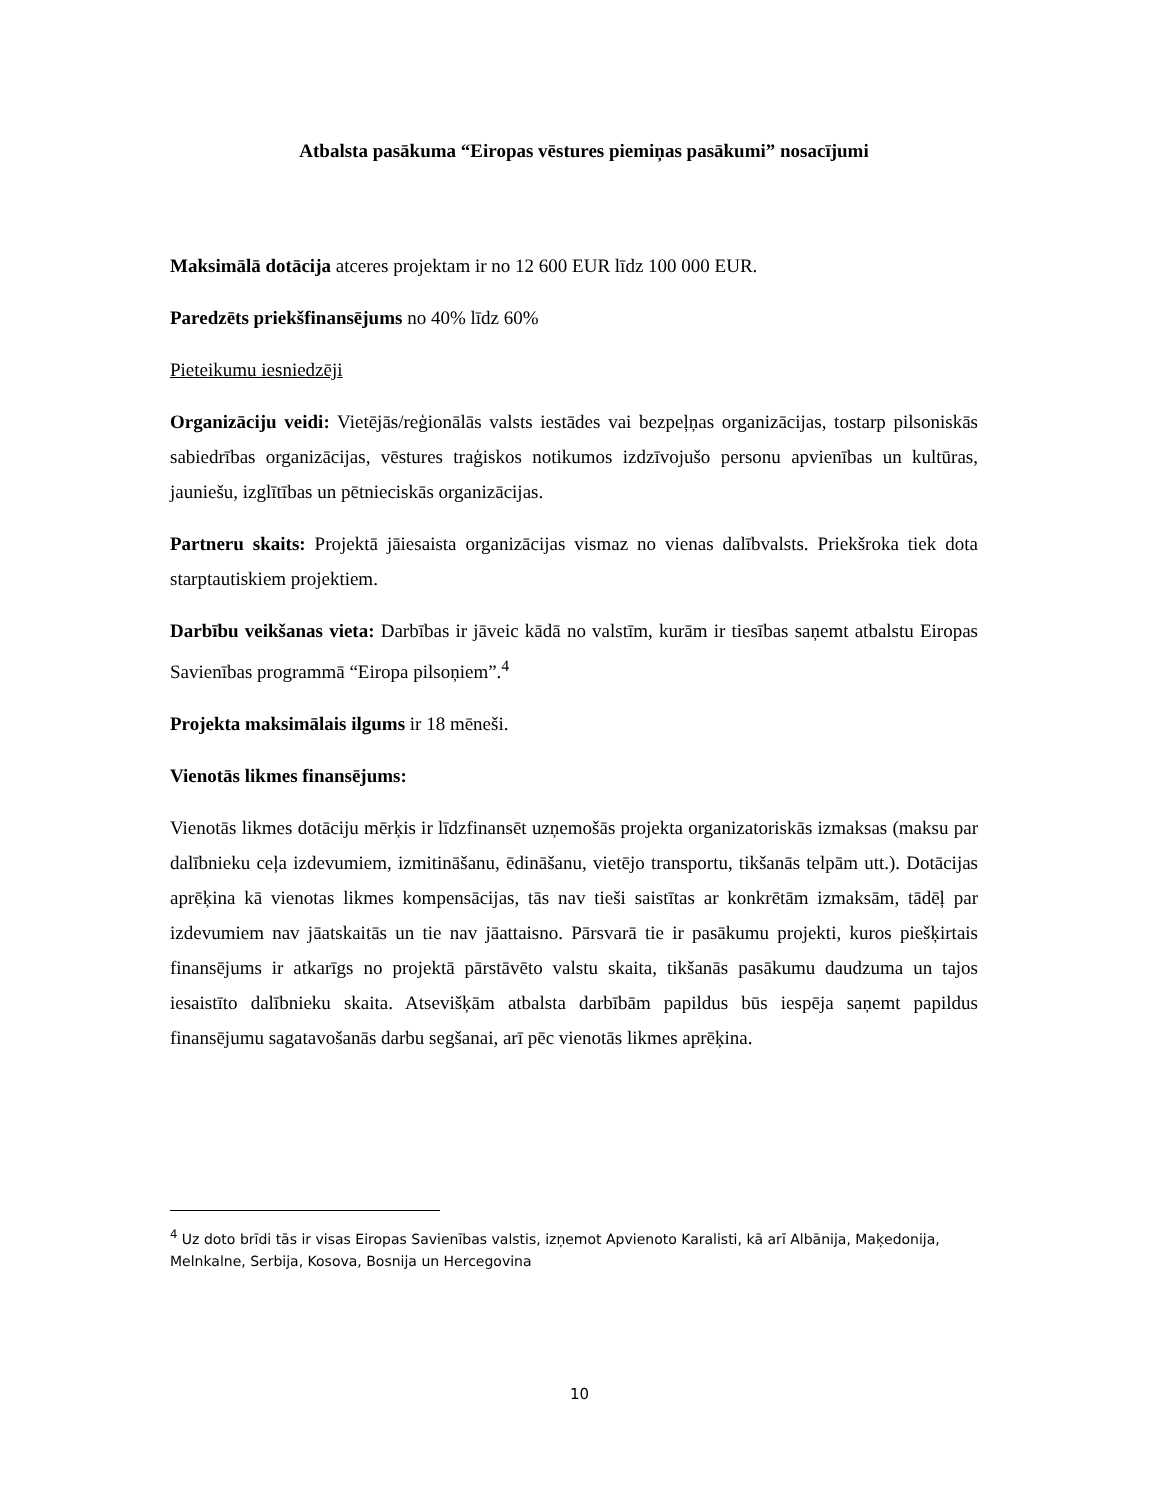Atbalsta pasākuma “Eiropas vēstures piemiņas pasākumi” nosacījumi
Maksimālā dotācija atceres projektam ir no 12 600 EUR līdz 100 000 EUR.
Paredzēts priekšfinansējums no 40% līdz 60%
Pieteikumu iesniedzēji
Organizāciju veidi: Vietējās/reģionālās valsts iestādes vai bezpeļņas organizācijas, tostarp pilsoniskās sabiedrības organizācijas, vēstures traģiskos notikumos izdzīvojušo personu apvienības un kultūras, jauniešu, izglītības un pētnieciskās organizācijas.
Partneru skaits: Projektā jāiesaista organizācijas vismaz no vienas dalībvalsts. Priekšroka tiek dota starptautiskiem projektiem.
Darbību veikšanas vieta: Darbības ir jāveic kādā no valstīm, kurām ir tiesības saņemt atbalstu Eiropas Savienības programmā “Eiropa pilsoņiem”.<sup>4</sup>
Projekta maksimālais ilgums ir 18 mēneši.
Vienotās likmes finansējums:
Vienotās likmes dotāciju mērķis ir līdzfinansēt uzņemošās projekta organizatoriskās izmaksas (maksu par dalībnieku ceļa izdevumiem, izmitināšanu, ēdināšanu, vietējo transportu, tikšanās telpām utt.). Dotācijas aprēķina kā vienotas likmes kompensācijas, tās nav tieši saistītas ar konkrētām izmaksām, tādēļ par izdevumiem nav jāatskaitās un tie nav jāattaisno. Pārsvarā tie ir pasākumu projekti, kuros piešķirtais finansējums ir atkarīgs no projektā pārstāvēto valstu skaita, tikšanās pasākumu daudzuma un tajos iesaistīto dalībnieku skaita. Atsevišķām atbalsta darbībām papildus būs iespēja saņemt papildus finansējumu sagatavošanās darbu segšanai, arī pēc vienotās likmes aprēķina.
<sup>4</sup> Uz doto brīdi tās ir visas Eiropas Savienības valstis, izņemot Apvienoto Karalisti, kā arī Albānija, Maķedonija, Melnkalne, Serbija, Kosova, Bosnija un Hercegovina
10